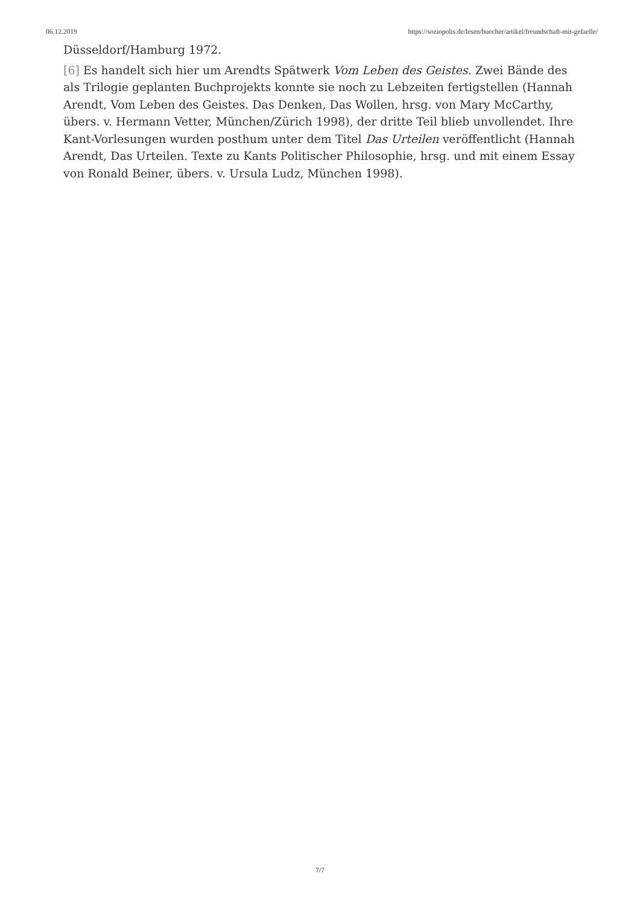06.12.2019 https://soziopolis.de/lesen/buecher/artikel/freundschaft-mit-gefaelle/
Düsseldorf/Hamburg 1972.
[6] Es handelt sich hier um Arendts Spätwerk Vom Leben des Geistes. Zwei Bände des als Trilogie geplanten Buchprojekts konnte sie noch zu Lebzeiten fertigstellen (Hannah Arendt, Vom Leben des Geistes. Das Denken, Das Wollen, hrsg. von Mary McCarthy, übers. v. Hermann Vetter, München/Zürich 1998), der dritte Teil blieb unvollendet. Ihre Kant-Vorlesungen wurden posthum unter dem Titel Das Urteilen veröffentlicht (Hannah Arendt, Das Urteilen. Texte zu Kants Politischer Philosophie, hrsg. und mit einem Essay von Ronald Beiner, übers. v. Ursula Ludz, München 1998).
7/7